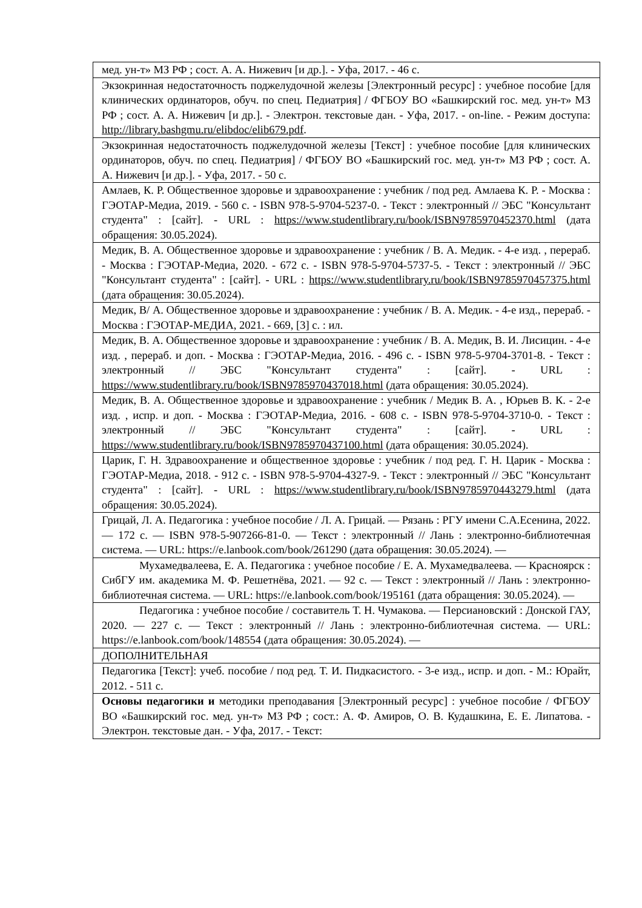| мед. ун-т» МЗ РФ ; сост. А. А. Нижевич [и др.]. - Уфа, 2017. - 46 с. |
| Экзокринная недостаточность поджелудочной железы [Электронный ресурс] : учебное пособие [для клинических ординаторов, обуч. по спец. Педиатрия] / ФГБОУ ВО «Башкирский гос. мед. ун-т» МЗ РФ ; сост. А. А. Нижевич [и др.]. - Электрон. текстовые дан. - Уфа, 2017. - on-line. - Режим доступа: http://library.bashgmu.ru/elibdoc/elib679.pdf . |
| Экзокринная недостаточность поджелудочной железы [Текст] : учебное пособие [для клинических ординаторов, обуч. по спец. Педиатрия] / ФГБОУ ВО «Башкирский гос. мед. ун-т» МЗ РФ ; сост. А. А. Нижевич [и др.]. - Уфа, 2017. - 50 с. |
| Амлаев, К. Р. Общественное здоровье и здравоохранение : учебник / под ред. Амлаева К. Р. - Москва : ГЭОТАР-Медиа, 2019. - 560 с. - ISBN 978-5-9704-5237-0. - Текст : электронный // ЭБС "Консультант студента" : [сайт]. - URL : https://www.studentlibrary.ru/book/ISBN9785970452370.html (дата обращения: 30.05.2024). |
| Медик, В. А. Общественное здоровье и здравоохранение : учебник / В. А. Медик. - 4-е изд. , перераб. - Москва : ГЭОТАР-Медиа, 2020. - 672 с. - ISBN 978-5-9704-5737-5. - Текст : электронный // ЭБС "Консультант студента" : [сайт]. - URL : https://www.studentlibrary.ru/book/ISBN9785970457375.html (дата обращения: 30.05.2024). |
| Медик, В/ А. Общественное здоровье и здравоохранение : учебник / В. А. Медик. - 4-е изд., перераб. - Москва : ГЭОТАР-МЕДИА, 2021. - 669, [3] с. : ил. |
| Медик, В. А. Общественное здоровье и здравоохранение : учебник / В. А. Медик, В. И. Лисицин. - 4-е изд. , перераб. и доп. - Москва : ГЭОТАР-Медиа, 2016. - 496 с. - ISBN 978-5-9704-3701-8. - Текст : электронный // ЭБС "Консультант студента" : [сайт]. - URL : https://www.studentlibrary.ru/book/ISBN9785970437018.html (дата обращения: 30.05.2024). |
| Медик, В. А. Общественное здоровье и здравоохранение : учебник / Медик В. А. , Юрьев В. К. - 2-е изд. , испр. и доп. - Москва : ГЭОТАР-Медиа, 2016. - 608 с. - ISBN 978-5-9704-3710-0. - Текст : электронный // ЭБС "Консультант студента" : [сайт]. - URL : https://www.studentlibrary.ru/book/ISBN9785970437100.html (дата обращения: 30.05.2024). |
| Царик, Г. Н. Здравоохранение и общественное здоровье : учебник / под ред. Г. Н. Царик - Москва : ГЭОТАР-Медиа, 2018. - 912 с. - ISBN 978-5-9704-4327-9. - Текст : электронный // ЭБС "Консультант студента" : [сайт]. - URL : https://www.studentlibrary.ru/book/ISBN9785970443279.html (дата обращения: 30.05.2024). |
| Грицай, Л. А. Педагогика : учебное пособие / Л. А. Грицай. — Рязань : РГУ имени С.А.Есенина, 2022. — 172 с. — ISBN 978-5-907266-81-0. — Текст : электронный // Лань : электронно-библиотечная система. — URL: https://e.lanbook.com/book/261290 (дата обращения: 30.05.2024). — |
| Мухамедвалеева, Е. А. Педагогика : учебное пособие / Е. А. Мухамедвалеева. — Красноярск : СибГУ им. академика М. Ф. Решетнёва, 2021. — 92 с. — Текст : электронный // Лань : электронно-библиотечная система. — URL: https://e.lanbook.com/book/195161 (дата обращения: 30.05.2024). — |
| Педагогика : учебное пособие / составитель Т. Н. Чумакова. — Персиановский : Донской ГАУ, 2020. — 227 с. — Текст : электронный // Лань : электронно-библиотечная система. — URL: https://e.lanbook.com/book/148554 (дата обращения: 30.05.2024). — |
| ДОПОЛНИТЕЛЬНАЯ |
| Педагогика [Текст]: учеб. пособие / под ред. Т. И. Пидкасистого. - 3-е изд., испр. и доп. - М.: Юрайт, 2012. - 511 с. |
| Основы педагогики и методики преподавания [Электронный ресурс] : учебное пособие / ФГБОУ ВО «Башкирский гос. мед. ун-т» МЗ РФ ; сост.: А. Ф. Амиров, О. В. Кудашкина, Е. Е. Липатова. - Электрон. текстовые дан. - Уфа, 2017. - Текст: |